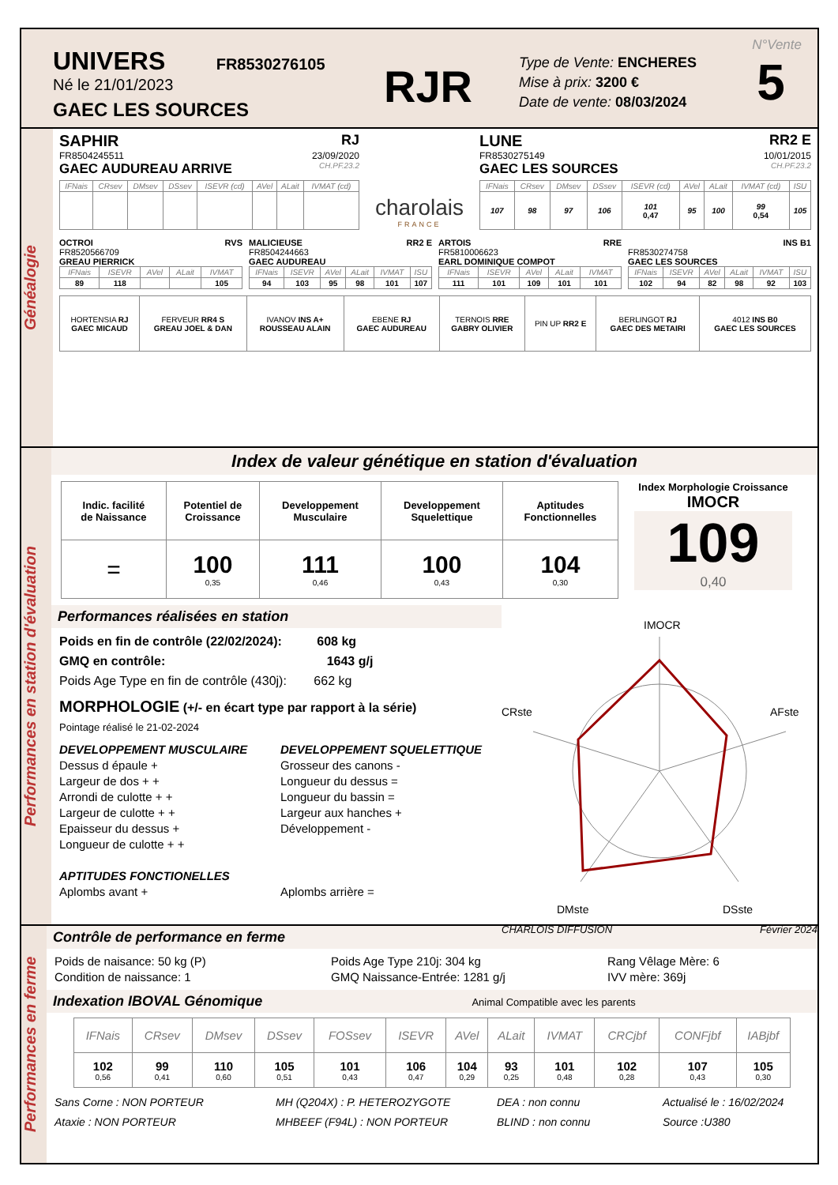UNIVERS FR8530276105
Né le 21/01/2023
GAEC LES SOURCES
RJR
Type de Vente: ENCHERES
Mise à prix: 3200 €
Date de vente: 08/03/2024
N°Vente
5
Généalogie
SAPHIR RJ
FR8504245511 23/09/2020
GAEC AUDUREAU ARRIVE CH.PF.23.2
| IFNais | CRsev | DMsev | DSsev | ISEVR (cd) | AVel | ALait | IVMAT (cd) |
| --- | --- | --- | --- | --- | --- | --- | --- |
charolais
FRANCE
LUNE RR2 E
FR8530275149 10/01/2015
GAEC LES SOURCES CH.PF.23.2
| IFNais | CRsev | DMsev | DSsev | ISEVR (cd) | AVel | ALait | IVMAT (cd) | ISU |
| --- | --- | --- | --- | --- | --- | --- | --- | --- |
| 107 | 98 | 97 | 106 | 101 0,47 | 95 | 100 | 99 0,54 | 105 |
OCTROI RVS
FR8520566709
GREAU PIERRICK
| IFNais | ISEVR | AVel | ALait | IVMAT |
| --- | --- | --- | --- | --- |
| 89 | 118 | | | 105 |
MALICIEUSE RR2 E
FR8504244663
GAEC AUDUREAU
| IFNais | ISEVR | AVel | ALait | IVMAT | ISU |
| --- | --- | --- | --- | --- | --- |
| 94 | 103 | 95 | 98 | 101 | 107 |
ARTOIS RRE
FR5810006623
EARL DOMINIQUE COMPOT
| IFNais | ISEVR | AVel | ALait | IVMAT |
| --- | --- | --- | --- | --- |
| 111 | 101 | 109 | 101 | 101 |
INS B1
FR8530274758
GAEC LES SOURCES
| IFNais | ISEVR | AVel | ALait | IVMAT | ISU |
| --- | --- | --- | --- | --- | --- |
| 102 | 94 | 82 | 98 | 92 | 103 |
| HORTENSIA RJ GAEC MICAUD | FERVEUR RR4 S GREAU JOEL & DAN | IVANOV INS A+ ROUSSEAU ALAIN | EBENE RJ GAEC AUDUREAU | TERNOIS RRE GABRY OLIVIER | PIN UP RR2 E | BERLINGOT RJ GAEC DES METAIRI | 4012 INS B0 GAEC LES SOURCES |
Performances en station d'évaluation
Index de valeur génétique en station d'évaluation
| Indic. facilité de Naissance | Potentiel de Croissance | Developpement Musculaire | Developpement Squelettique | Aptitudes Fonctionnelles |
| = | 100 0,35 | 111 0,46 | 100 0,43 | 104 0,30 |
Index Morphologie Croissance
IMOCR
109
0,40
Performances réalisées en station
Poids en fin de contrôle (22/02/2024): 608 kg
GMQ en contrôle: 1643 g/j
Poids Age Type en fin de contrôle (430j): 662 kg
MORPHOLOGIE (+/- en écart type par rapport à la série)
Pointage réalisé le 21-02-2024
DEVELOPPEMENT MUSCULAIRE
Dessus d épaule +
Largeur de dos + +
Arrondi de culotte + +
Largeur de culotte + +
Epaisseur du dessus +
Longueur de culotte + +
APTITUDES FONCTIONELLES
Aplombs avant +
DEVELOPPEMENT SQUELETTIQUE
Grosseur des canons -
Longueur du dessus =
Longueur du bassin =
Largeur aux hanches +
Développement -
Aplombs arrière =
IMOCR
AFste
DSste
DMste
CRste
CHARLOIS DIFFUSION Février 2024
Performances en ferme
Contrôle de performance en ferme
Poids de naisance: 50 kg (P)
Condition de naissance: 1
Poids Age Type 210j: 304 kg
GMQ Naissance-Entrée: 1281 g/j
Rang Vêlage Mère: 6
IVV mère: 369j
Indexation IBOVAL Génomique Animal Compatible avec les parents
| IFNais | CRsev | DMsev | DSsev | FOSsev | ISEVR | AVel | ALait | IVMAT | CRCjbf | CONFjbf | IABjbf |
| --- | --- | --- | --- | --- | --- | --- | --- | --- | --- | --- | --- |
| 102 0,56 | 99 0,41 | 110 0,60 | 105 0,51 | 101 0,43 | 106 0,47 | 104 0,29 | 93 0,25 | 101 0,48 | 102 0,28 | 107 0,43 | 105 0,30 |
Sans Corne : NON PORTEUR
Ataxie : NON PORTEUR
MH (Q204X) : P. HETEROZYGOTE
MHBEEF (F94L) : NON PORTEUR
DEA : non connu
BLIND : non connu
Actualisé le : 16/02/2024
Source :U380